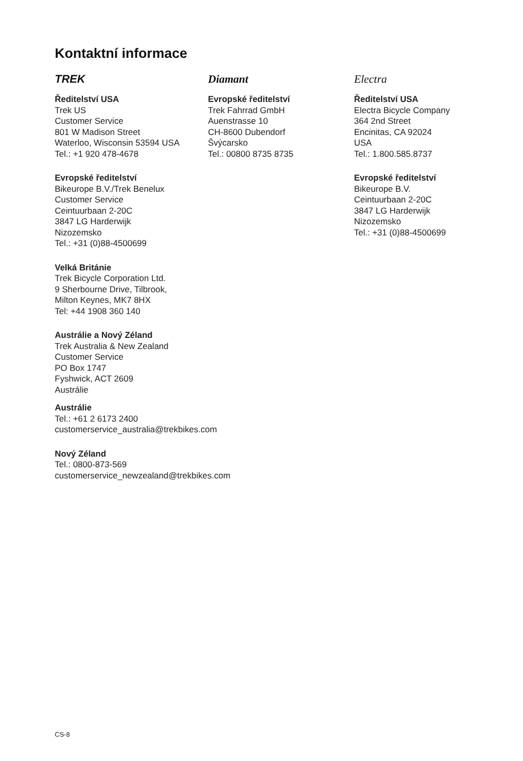Kontaktní informace
TREK
Ředitelství USA
Trek US
Customer Service
801 W Madison Street
Waterloo, Wisconsin 53594 USA
Tel.: +1 920 478-4678
Evropské ředitelství
Bikeurope B.V./Trek Benelux
Customer Service
Ceintuurbaan 2-20C
3847 LG Harderwijk
Nizozemsko
Tel.: +31 (0)88-4500699
Velká Británie
Trek Bicycle Corporation Ltd.
9 Sherbourne Drive, Tilbrook,
Milton Keynes, MK7 8HX
Tel: +44 1908 360 140
Austrálie a Nový Zéland
Trek Australia & New Zealand
Customer Service
PO Box 1747
Fyshwick, ACT 2609
Austrálie
Austrálie
Tel.: +61 2 6173 2400
customerservice_australia@trekbikes.com
Nový Zéland
Tel.: 0800-873-569
customerservice_newzealand@trekbikes.com
Diamant
Evropské ředitelství
Trek Fahrrad GmbH
Auenstrasse 10
CH-8600 Dubendorf
Švýcarsko
Tel.: 00800 8735 8735
Electra
Ředitelství USA
Electra Bicycle Company
364 2nd Street
Encinitas, CA 92024
USA
Tel.: 1.800.585.8737
Evropské ředitelství
Bikeurope B.V.
Ceintuurbaan 2-20C
3847 LG Harderwijk
Nizozemsko
Tel.: +31 (0)88-4500699
CS-8